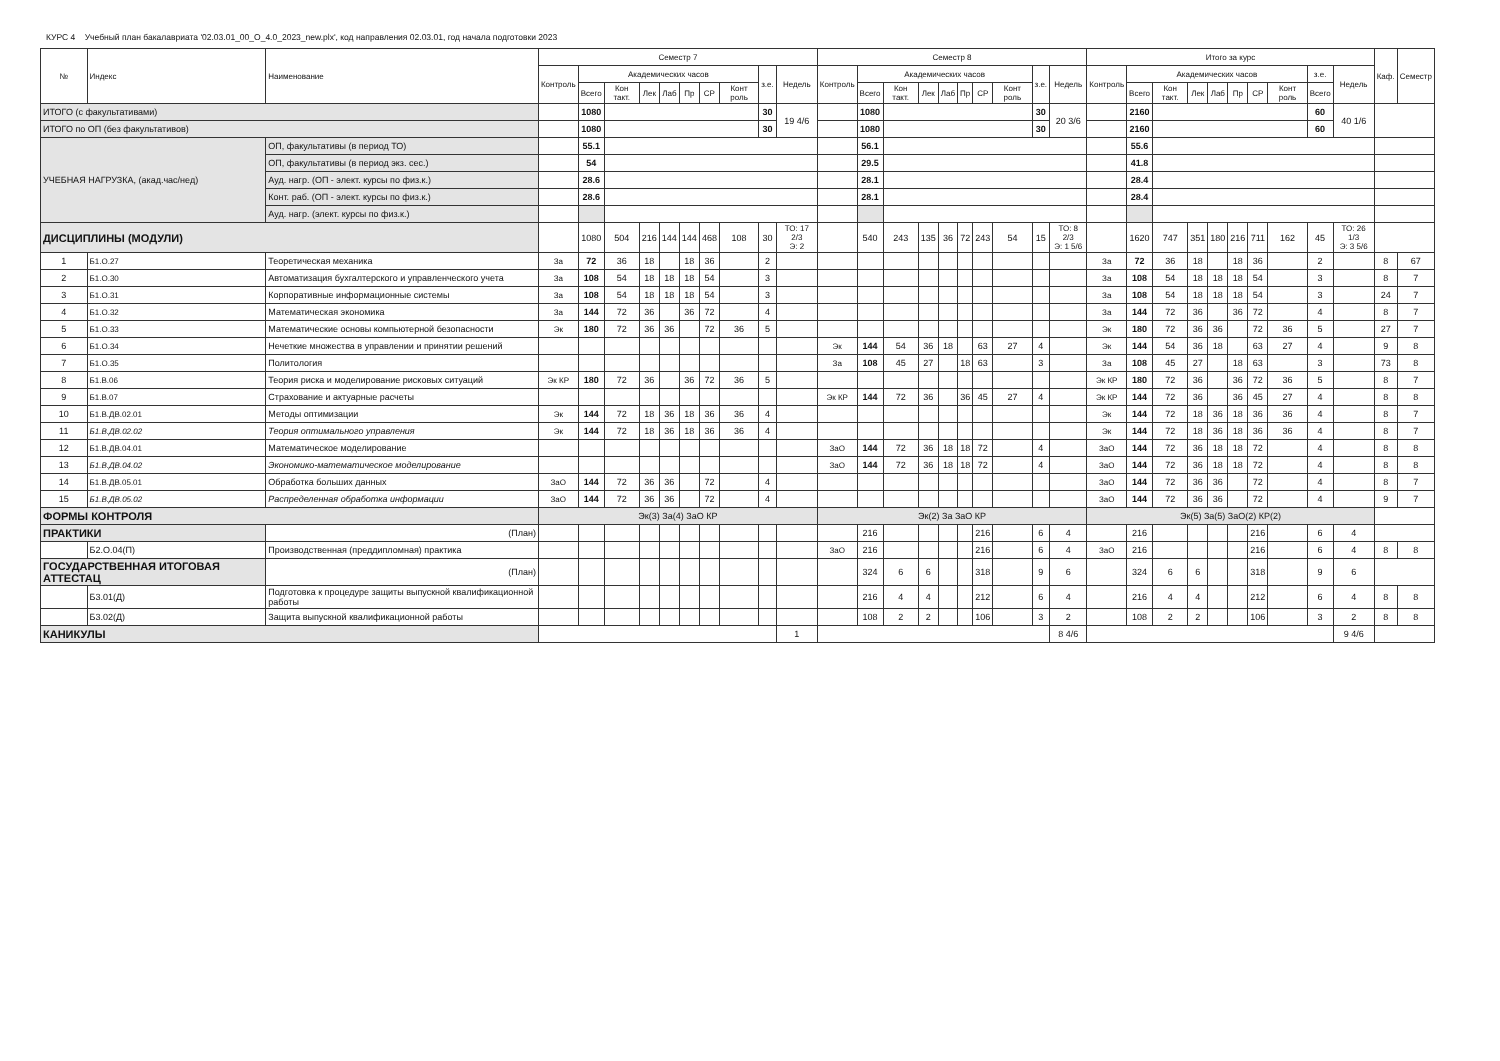КУРС 4 Учебный план бакалавриата '02.03.01_00_О_4.0_2023_new.plx', код направления 02.03.01, год начала подготовки 2023
| № | Индекс | Наименование | Семестр 7 | | | | | | | | | | Семестр 8 | | | | | | | | | | Итого за курс | | | | | | | | | | Каф. | Семестр |
| --- | --- | --- | --- | --- | --- | --- | --- | --- | --- | --- | --- | --- | --- | --- | --- | --- | --- | --- | --- | --- | --- | --- | --- | --- | --- | --- | --- | --- | --- | --- | --- | --- | --- | --- |
| | | | Контроль | Академических часов | | | | | | | з.е. | Недель | Контроль | Академических часов | | | | | | | з.е. | Недель | Контроль | Академических часов | | | | | | | з.е. | Недель | | |
| | | | | Всего | Кон такт. | Лек | Лаб | Пр | СР | Конт роль | | | | Всего | Кон такт. | Лек | Лаб | Пр | СР | Конт роль | | | | Всего | Кон такт. | Лек | Лаб | Пр | СР | Конт роль | Всего | | | |
| ИТОГО (с факультативами) | | | | 1080 | | | | | | | 30 | 19 4/6 | | 1080 | | | | | | | 30 | 20 3/6 | | 2160 | | | | | | | 60 | 40 1/6 | | |
| ИТОГО по ОП (без факультативов) | | | | 1080 | | | | | | | 30 | | | 1080 | | | | | | | 30 | | | 2160 | | | | | | | 60 | | | |
| УЧЕБНАЯ НАГРУЗКА, (акад.час/нед) | | ОП, факультативы (в период ТО) | | 55.1 | | | | | | | | | | 56.1 | | | | | | | | | | 55.6 | | | | | | | | | | |
| | | ОП, факультативы (в период экз. сес.) | | 54 | | | | | | | | | | 29.5 | | | | | | | | | | 41.8 | | | | | | | | | | |
| | | Ауд. нагр. (ОП - элект. курсы по физ.к.) | | 28.6 | | | | | | | | | | 28.1 | | | | | | | | | | 28.4 | | | | | | | | | | |
| | | Конт. раб. (ОП - элект. курсы по физ.к.) | | 28.6 | | | | | | | | | | 28.1 | | | | | | | | | | 28.4 | | | | | | | | | | |
| | | Ауд. нагр. (элект. курсы по физ.к.) | | | | | | | | | | | | | | | | | | | | | | | | | | | | | | | | |
| ДИСЦИПЛИНЫ (МОДУЛИ) | | | | 1080 | 504 | 216 | 144 | 144 | 468 | 108 | 30 | ТО: 17 2/3 Э: 2 | | 540 | 243 | 135 | 36 | 72 | 243 | 54 | 15 | ТО: 8 2/3 Э: 1 5/6 | | 1620 | 747 | 351 | 180 | 216 | 711 | 162 | 45 | ТО: 26 1/3 Э: 3 5/6 | | |
| 1 | Б1.О.27 | Теоретическая механика | За | 72 | 36 | 18 | | 18 | 36 | | 2 | | | | | | | | | | | | За | 72 | 36 | 18 | | 18 | 36 | | 2 | | 8 | 67 |
| 2 | Б1.О.30 | Автоматизация бухгалтерского и управленческого учета | За | 108 | 54 | 18 | 18 | 18 | 54 | | 3 | | | | | | | | | | | | За | 108 | 54 | 18 | 18 | 18 | 54 | | 3 | | 8 | 7 |
| 3 | Б1.О.31 | Корпоративные информационные системы | За | 108 | 54 | 18 | 18 | 18 | 54 | | 3 | | | | | | | | | | | | За | 108 | 54 | 18 | 18 | 18 | 54 | | 3 | | 24 | 7 |
| 4 | Б1.О.32 | Математическая экономика | За | 144 | 72 | 36 | | 36 | 72 | | 4 | | | | | | | | | | | | За | 144 | 72 | 36 | | 36 | 72 | | 4 | | 8 | 7 |
| 5 | Б1.О.33 | Математические основы компьютерной безопасности | Эк | 180 | 72 | 36 | 36 | | 72 | 36 | 5 | | | | | | | | | | | | Эк | 180 | 72 | 36 | 36 | | 72 | 36 | 5 | | 27 | 7 |
| 6 | Б1.О.34 | Нечеткие множества в управлении и принятии решений | | | | | | | | | | | Эк | 144 | 54 | 36 | 18 | | 63 | 27 | 4 | | Эк | 144 | 54 | 36 | 18 | | 63 | 27 | 4 | | 9 | 8 |
| 7 | Б1.О.35 | Политология | | | | | | | | | | | За | 108 | 45 | 27 | | 18 | 63 | | 3 | | За | 108 | 45 | 27 | | 18 | 63 | | 3 | | 73 | 8 |
| 8 | Б1.В.06 | Теория риска и моделирование рисковых ситуаций | Эк КР | 180 | 72 | 36 | | 36 | 72 | 36 | 5 | | | | | | | | | | | | Эк КР | 180 | 72 | 36 | | 36 | 72 | 36 | 5 | | 8 | 7 |
| 9 | Б1.В.07 | Страхование и актуарные расчеты | | | | | | | | | | | Эк КР | 144 | 72 | 36 | | 36 | 45 | 27 | 4 | | Эк КР | 144 | 72 | 36 | | 36 | 45 | 27 | 4 | | 8 | 8 |
| 10 | Б1.В.ДВ.02.01 | Методы оптимизации | Эк | 144 | 72 | 18 | 36 | 18 | 36 | 36 | 4 | | | | | | | | | | | | Эк | 144 | 72 | 18 | 36 | 18 | 36 | 36 | 4 | | 8 | 7 |
| 11 | Б1.В.ДВ.02.02 | Теория оптимального управления | Эк | 144 | 72 | 18 | 36 | 18 | 36 | 36 | 4 | | | | | | | | | | | | Эк | 144 | 72 | 18 | 36 | 18 | 36 | 36 | 4 | | 8 | 7 |
| 12 | Б1.В.ДВ.04.01 | Математическое моделирование | | | | | | | | | | | ЗаО | 144 | 72 | 36 | 18 | 18 | 72 | | 4 | | ЗаО | 144 | 72 | 36 | 18 | 18 | 72 | | 4 | | 8 | 8 |
| 13 | Б1.В.ДВ.04.02 | Экономико-математическое моделирование | | | | | | | | | | | ЗаО | 144 | 72 | 36 | 18 | 18 | 72 | | 4 | | ЗаО | 144 | 72 | 36 | 18 | 18 | 72 | | 4 | | 8 | 8 |
| 14 | Б1.В.ДВ.05.01 | Обработка больших данных | ЗаО | 144 | 72 | 36 | 36 | | 72 | | 4 | | | | | | | | | | | | ЗаО | 144 | 72 | 36 | 36 | | 72 | | 4 | | 8 | 7 |
| 15 | Б1.В.ДВ.05.02 | Распределенная обработка информации | ЗаО | 144 | 72 | 36 | 36 | | 72 | | 4 | | | | | | | | | | | | ЗаО | 144 | 72 | 36 | 36 | | 72 | | 4 | | 9 | 7 |
| ФОРМЫ КОНТРОЛЯ | | | Эк(3) За(4) ЗаО КР | | | | | | | | | | Эк(2) За ЗаО КР | | | | | | | | | | Эк(5) За(5) ЗаО(2) КР(2) | | | | | | | | | | | |
| ПРАКТИКИ | | (План) | | | | | | | | | | | | 216 | | | | | 216 | | 6 | 4 | | 216 | | | | | 216 | | 6 | 4 | | |
| | Б2.О.04(П) | Производственная (преддипломная) практика | | | | | | | | | | | ЗаО | 216 | | | | | 216 | | 6 | 4 | ЗаО | 216 | | | | | 216 | | 6 | 4 | 8 | 8 |
| ГОСУДАРСТВЕННАЯ ИТОГОВАЯ АТТЕСТАЦ | | (План) | | | | | | | | | | | | 324 | 6 | 6 | | | 318 | | 9 | 6 | | 324 | 6 | 6 | | | 318 | | 9 | 6 | | |
| | Б3.01(Д) | Подготовка к процедуре защиты выпускной квалификационной работы | | | | | | | | | | | | 216 | 4 | 4 | | | 212 | | 6 | 4 | | 216 | 4 | 4 | | | 212 | | 6 | 4 | 8 | 8 |
| | Б3.02(Д) | Защита выпускной квалификационной работы | | | | | | | | | | | | 108 | 2 | 2 | | | 106 | | 3 | 2 | | 108 | 2 | 2 | | | 106 | | 3 | 2 | 8 | 8 |
| КАНИКУЛЫ | | | | | | | | | | | | 1 | | | | | | | | | | 8 4/6 | | | | | | | | | | 9 4/6 | | |